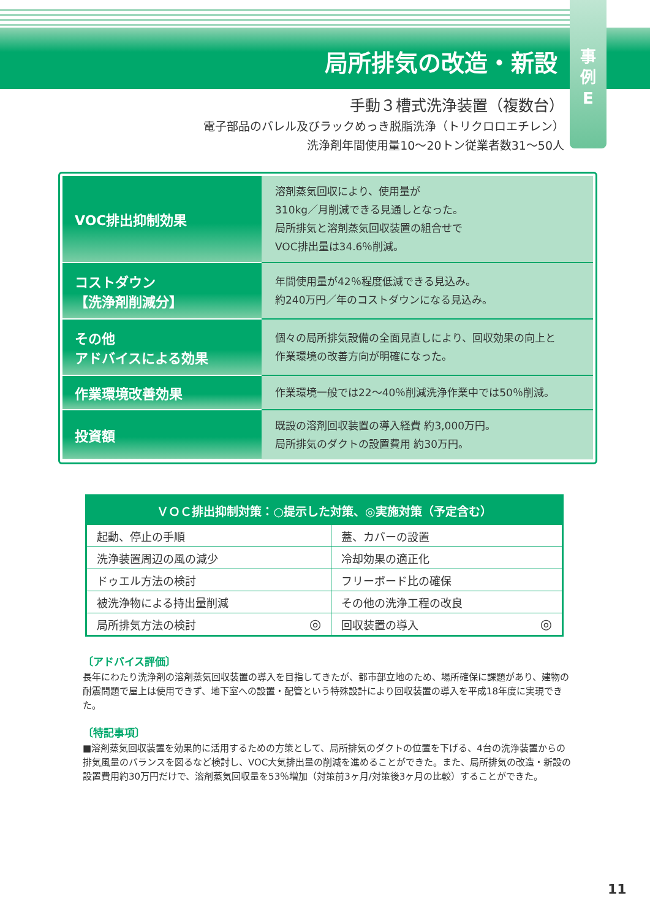局所排気の改造・新設
事
例
E
手動３槽式洗浄装置（複数台）
電子部品のバレル及びラックめっき脱脂洗浄（トリクロロエチレン）
洗浄剤年間使用量10〜20トン従業者数31〜50人
| VOC排出抑制効果 | 溶剤蒸気回収により、使用量が 310kg／月削減できる見通しとなった。 局所排気と溶剤蒸気回収装置の組合せで VOC排出量は34.6％削減。 |
| コストダウン 【洗浄剤削減分】 | 年間使用量が42％程度低減できる見込み。 約240万円／年のコストダウンになる見込み。 |
| その他 アドバイスによる効果 | 個々の局所排気設備の全面見直しにより、回収効果の向上と 作業環境の改善方向が明確になった。 |
| 作業環境改善効果 | 作業環境一般では22〜40％削減洗浄作業中では50％削減。 |
| 投資額 | 既設の溶剤回収装置の導入経費 約3,000万円。 局所排気のダクトの設置費用 約30万円。 |
| ＶＯＣ排出抑制対策：○提示した対策、◎実施対策（予定含む） | | | |
| --- | --- | --- | --- |
| 起動、停止の手順 | | 蓋、カバーの設置 | |
| 洗浄装置周辺の風の減少 | | 冷却効果の適正化 | |
| ドゥエル方法の検討 | | フリーボード比の確保 | |
| 被洗浄物による持出量削減 | | その他の洗浄工程の改良 | |
| 局所排気方法の検討 | ◎ | 回収装置の導入 | ◎ |
〔アドバイス評価〕
長年にわたり洗浄剤の溶剤蒸気回収装置の導入を目指してきたが、都市部立地のため、場所確保に課題があり、建物の耐震問題で屋上は使用できず、地下室への設置・配管という特殊設計により回収装置の導入を平成18年度に実現できた。
〔特記事項〕
■溶剤蒸気回収装置を効果的に活用するための方策として、局所排気のダクトの位置を下げる、4台の洗浄装置からの排気風量のバランスを図るなど検討し、VOC大気排出量の削減を進めることができた。また、局所排気の改造・新設の設置費用約30万円だけで、溶剤蒸気回収量を53％増加（対策前3ヶ月/対策後3ヶ月の比較）することができた。
11